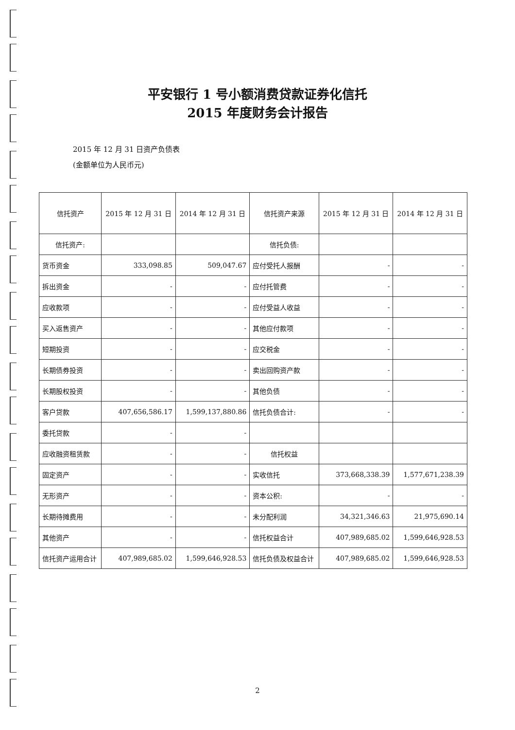平安银行 1 号小额消费贷款证券化信托
2015 年度财务会计报告
2015 年 12 月 31 日资产负债表
(金额单位为人民币元)
| 信托资产 | 2015 年 12 月 31 日 | 2014 年 12 月 31 日 | 信托资产来源 | 2015 年 12 月 31 日 | 2014 年 12 月 31 日 |
| --- | --- | --- | --- | --- | --- |
| 信托资产: | | | 信托负债: | | |
| 货币资金 | 333,098.85 | 509,047.67 | 应付受托人报酬 | - | - |
| 拆出资金 | - | - | 应付托管费 | - | - |
| 应收款项 | - | - | 应付受益人收益 | - | - |
| 买入返售资产 | - | - | 其他应付款项 | - | - |
| 短期投资 | - | - | 应交税金 | - | - |
| 长期债券投资 | - | - | 卖出回购资产款 | - | - |
| 长期股权投资 | - | - | 其他负债 | - | - |
| 客户贷款 | 407,656,586.17 | 1,599,137,880.86 | 信托负债合计: | - | - |
| 委托贷款 | - | - | | | |
| 应收融资租赁款 | - | - | 信托权益 | | |
| 固定资产 | - | - | 实收信托 | 373,668,338.39 | 1,577,671,238.39 |
| 无形资产 | - | - | 资本公积: | - | - |
| 长期待摊费用 | - | - | 未分配利润 | 34,321,346.63 | 21,975,690.14 |
| 其他资产 | - | - | 信托权益合计 | 407,989,685.02 | 1,599,646,928.53 |
| 信托资产运用合计 | 407,989,685.02 | 1,599,646,928.53 | 信托负债及权益合计 | 407,989,685.02 | 1,599,646,928.53 |
2